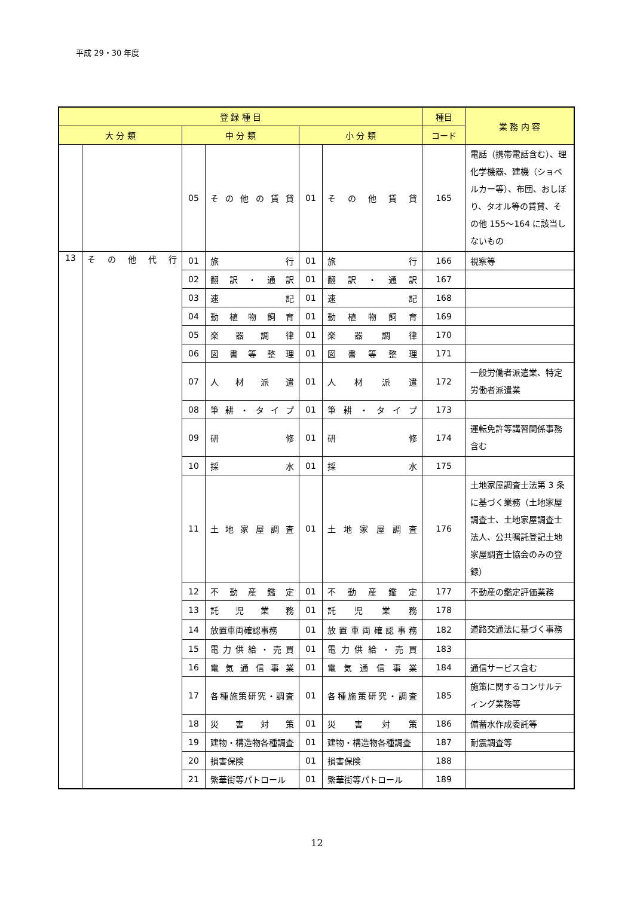平成 29・30 年度
| 登 録 種 目 | | | | | | 種目 | 業 務 内 容 |
| --- | --- | --- | --- | --- | --- | --- | --- |
| 大 分 類 | | 中 分 類 | | 小 分 類 | | コード | |
| | | 05 | その他の賃貸 | 01 | その他賃貸 | 165 | 電話（携帯電話含む）、理化学機器、建機（ショベルカー等）、布団、おしぼり、タオル等の賃貸、その他 155～164 に該当しないもの |
| 13 | その他代行 | 01 | 旅 行 | 01 | 旅 行 | 166 | 視察等 |
| | | 02 | 翻訳・通訳 | 01 | 翻訳・通訳 | 167 | |
| | | 03 | 速 記 | 01 | 速 記 | 168 | |
| | | 04 | 動植物飼育 | 01 | 動植物飼育 | 169 | |
| | | 05 | 楽器調律 | 01 | 楽器調律 | 170 | |
| | | 06 | 図書等整理 | 01 | 図書等整理 | 171 | |
| | | 07 | 人材派遣 | 01 | 人材派遣 | 172 | 一般労働者派遣業、特定労働者派遣業 |
| | | 08 | 筆耕・タイプ | 01 | 筆耕・タイプ | 173 | |
| | | 09 | 研 修 | 01 | 研 修 | 174 | 運転免許等講習関係事務含む |
| | | 10 | 採 水 | 01 | 採 水 | 175 | |
| | | 11 | 土地家屋調査 | 01 | 土地家屋調査 | 176 | 土地家屋調査士法第 3 条に基づく業務（土地家屋調査士、土地家屋調査士法人、公共嘱託登記土地家屋調査士協会のみの登録） |
| | | 12 | 不動産鑑定 | 01 | 不動産鑑定 | 177 | 不動産の鑑定評価業務 |
| | | 13 | 託児業務 | 01 | 託児業務 | 178 | |
| | | 14 | 放置車両確認事務 | 01 | 放置車両確認事務 | 182 | 道路交通法に基づく事務 |
| | | 15 | 電力供給・売買 | 01 | 電力供給・売買 | 183 | |
| | | 16 | 電気通信事業 | 01 | 電気通信事業 | 184 | 通信サービス含む |
| | | 17 | 各種施策研究・調査 | 01 | 各種施策研究・調査 | 185 | 施策に関するコンサルティング業務等 |
| | | 18 | 災害対策 | 01 | 災害対策 | 186 | 備蓄水作成委託等 |
| | | 19 | 建物・構造物各種調査 | 01 | 建物・構造物各種調査 | 187 | 耐震調査等 |
| | | 20 | 損害保険 | 01 | 損害保険 | 188 | |
| | | 21 | 繁華街等パトロール | 01 | 繁華街等パトロール | 189 | |
12